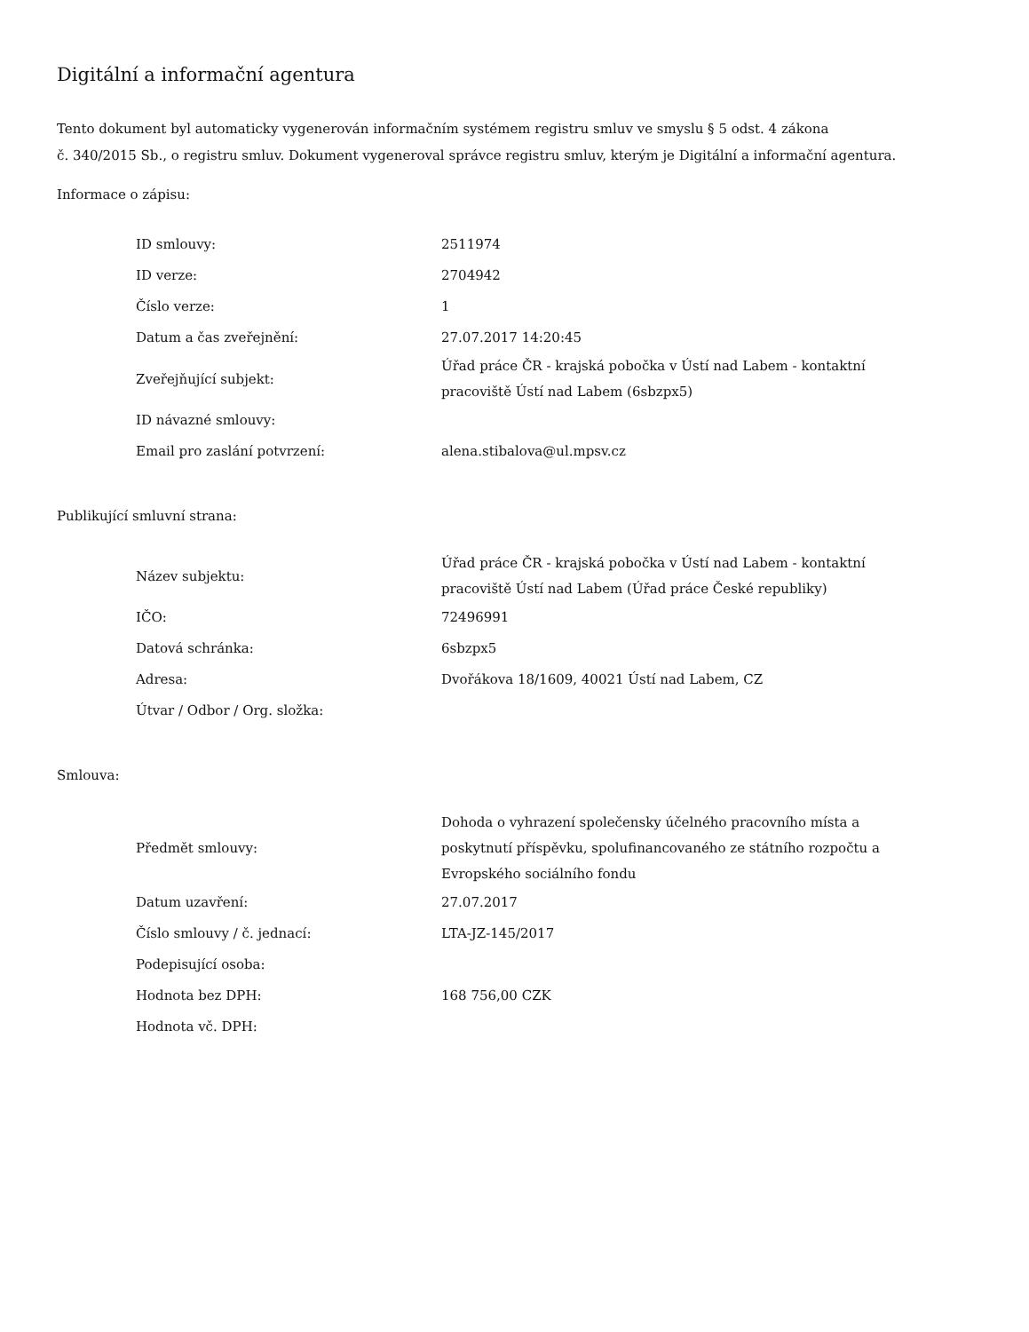Digitální a informační agentura
Tento dokument byl automaticky vygenerován informačním systémem registru smluv ve smyslu § 5 odst. 4 zákona
č. 340/2015 Sb., o registru smluv. Dokument vygeneroval správce registru smluv, kterým je Digitální a informační agentura.
Informace o zápisu:
| ID smlouvy: | 2511974 |
| ID verze: | 2704942 |
| Číslo verze: | 1 |
| Datum a čas zveřejnění: | 27.07.2017 14:20:45 |
| Zveřejňující subjekt: | Úřad práce ČR - krajská pobočka v Ústí nad Labem - kontaktní pracoviště Ústí nad Labem (6sbzpx5) |
| ID návazné smlouvy: | |
| Email pro zaslání potvrzení: | alena.stibalova@ul.mpsv.cz |
Publikující smluvní strana:
| Název subjektu: | Úřad práce ČR - krajská pobočka v Ústí nad Labem - kontaktní pracoviště Ústí nad Labem (Úřad práce České republiky) |
| IČO: | 72496991 |
| Datová schránka: | 6sbzpx5 |
| Adresa: | Dvořákova 18/1609, 40021 Ústí nad Labem, CZ |
| Útvar / Odbor / Org. složka: | |
Smlouva:
| Předmět smlouvy: | Dohoda o vyhrazení společensky účelného pracovního místa a poskytnutí příspěvku, spolufinancovaného ze státního rozpočtu a Evropského sociálního fondu |
| Datum uzavření: | 27.07.2017 |
| Číslo smlouvy / č. jednací: | LTA-JZ-145/2017 |
| Podepisující osoba: | |
| Hodnota bez DPH: | 168 756,00 CZK |
| Hodnota vč. DPH: | |